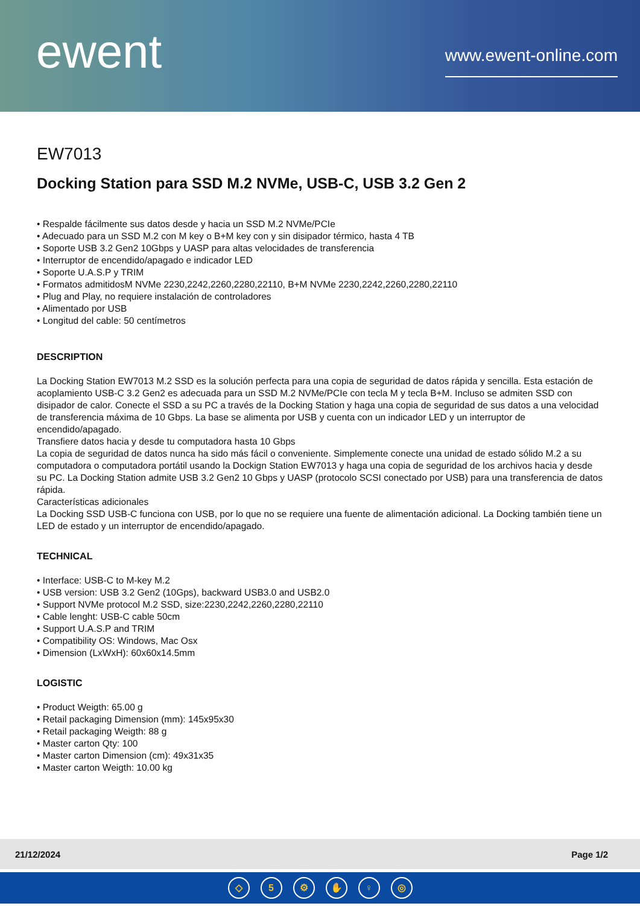ewent
www.ewent-online.com
EW7013
Docking Station para SSD M.2 NVMe, USB-C, USB 3.2 Gen 2
• Respalde fácilmente sus datos desde y hacia un SSD M.2 NVMe/PCIe
• Adecuado para un SSD M.2 con M key o B+M key con y sin disipador térmico, hasta 4 TB
• Soporte USB 3.2 Gen2 10Gbps y UASP para altas velocidades de transferencia
• Interruptor de encendido/apagado e indicador LED
• Soporte U.A.S.P y TRIM
• Formatos admitidosM NVMe 2230,2242,2260,2280,22110, B+M NVMe 2230,2242,2260,2280,22110
• Plug and Play, no requiere instalación de controladores
• Alimentado por USB
• Longitud del cable: 50 centímetros
DESCRIPTION
La Docking Station EW7013 M.2 SSD es la solución perfecta para una copia de seguridad de datos rápida y sencilla. Esta estación de acoplamiento USB-C 3.2 Gen2 es adecuada para un SSD M.2 NVMe/PCIe con tecla M y tecla B+M. Incluso se admiten SSD con disipador de calor. Conecte el SSD a su PC a través de la Docking Station y haga una copia de seguridad de sus datos a una velocidad de transferencia máxima de 10 Gbps. La base se alimenta por USB y cuenta con un indicador LED y un interruptor de encendido/apagado.
Transfiere datos hacia y desde tu computadora hasta 10 Gbps
La copia de seguridad de datos nunca ha sido más fácil o conveniente. Simplemente conecte una unidad de estado sólido M.2 a su computadora o computadora portátil usando la Dockign Station EW7013 y haga una copia de seguridad de los archivos hacia y desde su PC. La Docking Station admite USB 3.2 Gen2 10 Gbps y UASP (protocolo SCSI conectado por USB) para una transferencia de datos rápida.
Características adicionales
La Docking SSD USB-C funciona con USB, por lo que no se requiere una fuente de alimentación adicional. La Docking también tiene un LED de estado y un interruptor de encendido/apagado.
TECHNICAL
• Interface: USB-C to M-key M.2
• USB version: USB 3.2 Gen2 (10Gps), backward USB3.0 and USB2.0
• Support NVMe protocol M.2 SSD, size:2230,2242,2260,2280,22110
• Cable lenght: USB-C cable 50cm
• Support U.A.S.P and TRIM
• Compatibility OS: Windows, Mac Osx
• Dimension (LxWxH): 60x60x14.5mm
LOGISTIC
• Product Weigth: 65.00 g
• Retail packaging Dimension (mm): 145x95x30
• Retail packaging Weigth: 88 g
• Master carton Qty: 100
• Master carton Dimension (cm): 49x31x35
• Master carton Weigth: 10.00 kg
21/12/2024 Page 1/2
◇ 5 ⚙ ✋ ♀ ◎